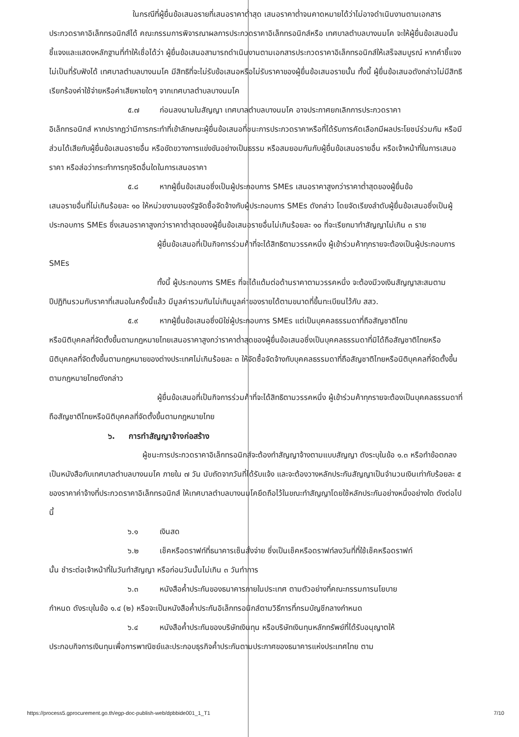ในกรณีที่ผู้ยื่นข้อเสนอรายที่เสนอราคาต่ำสุด เสนอราคาต่ำจนคาดหมายได้ว่าไม่อาจดำเนินงานตามเอกสารประกวดราคาอิเล็กทรอนิกส์ได้ คณะกรรมการพิจารณาผลการประกวดราคาอิเล็กทรอนิกส์หรือ เทศบาลตำบลบางนมโค จะให้ผู้ยื่นข้อเสนอนั้นชี้แจงและแสดงหลักฐานที่ทำให้เชื่อได้ว่า ผู้ยื่นข้อเสนอสามารถดำเนินงานตามเอกสารประกวดราคาอิเล็กทรอนิกส์ให้เสร็จสมบูรณ์ หากคำชี้แจงไม่เป็นที่รับฟังได้ เทศบาลตำบลบางนมโค มีสิทธิที่จะไม่รับข้อเสนอหรือไม่รับราคาของผู้ยื่นข้อเสนอรายนั้น ทั้งนี้ ผู้ยื่นข้อเสนอดังกล่าวไม่มีสิทธิเรียกร้องค่าใช้จ่ายหรือค่าเสียหายใดๆ จากเทศบาลตำบลบางนมโค
๕.๗ ก่อนลงนามในสัญญา เทศบาลตำบลบางนมโค อาจประกาศยกเลิกการประกวดราคา
อิเล็กทรอนิกส์ หากปรากฏว่ามีการกระทำที่เข้าลักษณะผู้ยื่นข้อเสนอที่ชนะการประกวดราคาหรือที่ได้รับการคัดเลือกมีผลประโยชน์ร่วมกัน หรือมีส่วนได้เสียกับผู้ยื่นข้อเสนอรายอื่น หรือขัดขวางการแข่งขันอย่างเป็นธรรม หรือสมยอมกันกับผู้ยื่นข้อเสนอรายอื่น หรือเจ้าหน้าที่ในการเสนอราคา หรือส่อว่ากระทำการทุจริตอื่นใดในการเสนอราคา
๕.๘ หากผู้ยื่นข้อเสนอซึ่งเป็นผู้ประกอบการ SMEs เสนอราคาสูงกว่าราคาต่ำสุดของผู้ยื่นข้อ
เสนอรายอื่นที่ไม่เกินร้อยละ ๑๐ ให้หน่วยงานของรัฐจัดซื้อจัดจ้างกับผู้ประกอบการ SMEs ดังกล่าว โดยจัดเรียงลำดับผู้ยื่นข้อเสนอซึ่งเป็นผู้ประกอบการ SMEs ซึ่งเสนอราคาสูงกว่าราคาต่ำสุดของผู้ยื่นข้อเสนอรายอื่นไม่เกินร้อยละ ๑๐ ที่จะเรียกมาทำสัญญาไม่เกิน ๓ ราย
ผู้ยื่นข้อเสนอที่เป็นกิจการร่วมค้าที่จะได้สิทธิตามวรรคหนึ่ง ผู้เข้าร่วมค้าทุกรายจะต้องเป็นผู้ประกอบการ SMEs
ทั้งนี้ ผู้ประกอบการ SMEs ที่จะได้แต้มต่อด้านราคาตามวรรคหนึ่ง จะต้องมีวงเงินสัญญาสะสมตามปีปฏิทินรวมกับราคาที่เสนอในครั้งนี้แล้ว มีมูลค่ารวมกันไม่เกินมูลค่าของรายได้ตามขนาดที่ขึ้นทะเบียนไว้กับ สสว.
๕.๙ หากผู้ยื่นข้อเสนอซึ่งมิใช่ผู้ประกอบการ SMEs แต่เป็นบุคคลธรรมดาที่ถือสัญชาติไทย
หรือนิติบุคคลที่จัดตั้งขึ้นตามกฎหมายไทยเสนอราคาสูงกว่าราคาต่ำสุดของผู้ยื่นข้อเสนอซึ่งเป็นบุคคลธรรมดาที่มิได้ถือสัญชาติไทยหรือนิติบุคคลที่จัดตั้งขึ้นตามกฎหมายของต่างประเทศไม่เกินร้อยละ ๓ ให้จัดซื้อจัดจ้างกับบุคคลธรรมดาที่ถือสัญชาติไทยหรือนิติบุคคลที่จัดตั้งขึ้นตามกฎหมายไทยดังกล่าว
ผู้ยื่นข้อเสนอที่เป็นกิจการร่วมค้าที่จะได้สิทธิตามวรรคหนึ่ง ผู้เข้าร่วมค้าทุกรายจะต้องเป็นบุคคลธรรมดาที่ถือสัญชาติไทยหรือนิติบุคคลที่จัดตั้งขึ้นตามกฎหมายไทย
๖. การทำสัญญาจ้างก่อสร้าง
ผู้ชนะการประกวดราคาอิเล็กทรอนิกส์จะต้องทำสัญญาจ้างตามแบบสัญญา ดังระบุในข้อ ๑.๓ หรือทำข้อตกลงเป็นหนังสือกับเทศบาลตำบลบางนมโค ภายใน ๗ วัน นับถัดจากวันที่ได้รับแจ้ง และจะต้องวางหลักประกันสัญญาเป็นจำนวนเงินเท่ากับร้อยละ ๕ ของราคาค่าจ้างที่ประกวดราคาอิเล็กทรอนิกส์ ให้เทศบาลตำบลบางนมโคยึดถือไว้ในขณะทำสัญญาโดยใช้หลักประกันอย่างหนึ่งอย่างใด ดังต่อไปนี้
๖.๑ เงินสด
๖.๒ เช็คหรือดราฟท์ที่ธนาคารเซ็นสั่งจ่าย ซึ่งเป็นเช็คหรือดราฟท์ลงวันที่ที่ใช้เช็คหรือดราฟท์
นั้น ชำระต่อเจ้าหน้าที่ในวันทำสัญญา หรือก่อนวันนั้นไม่เกิน ๓ วันทำการ
๖.๓ หนังสือค้ำประกันของธนาคารภายในประเทศ ตามตัวอย่างที่คณะกรรมการนโยบาย
กำหนด ดังระบุในข้อ ๑.๔ (๒) หรือจะเป็นหนังสือค้ำประกันอิเล็กทรอนิกส์ตามวิธีการที่กรมบัญชีกลางกำหนด
๖.๔ หนังสือค้ำประกันของบริษัทเงินทุน หรือบริษัทเงินทุนหลักทรัพย์ที่ได้รับอนุญาตให้
ประกอบกิจการเงินทุนเพื่อการพาณิชย์และประกอบธุรกิจค้ำประกันตามประกาศของธนาคารแห่งประเทศไทย ตาม
https://process5.gprocurement.go.th/egp-doc-publish-web/dpbbide001_1_T1 7/10